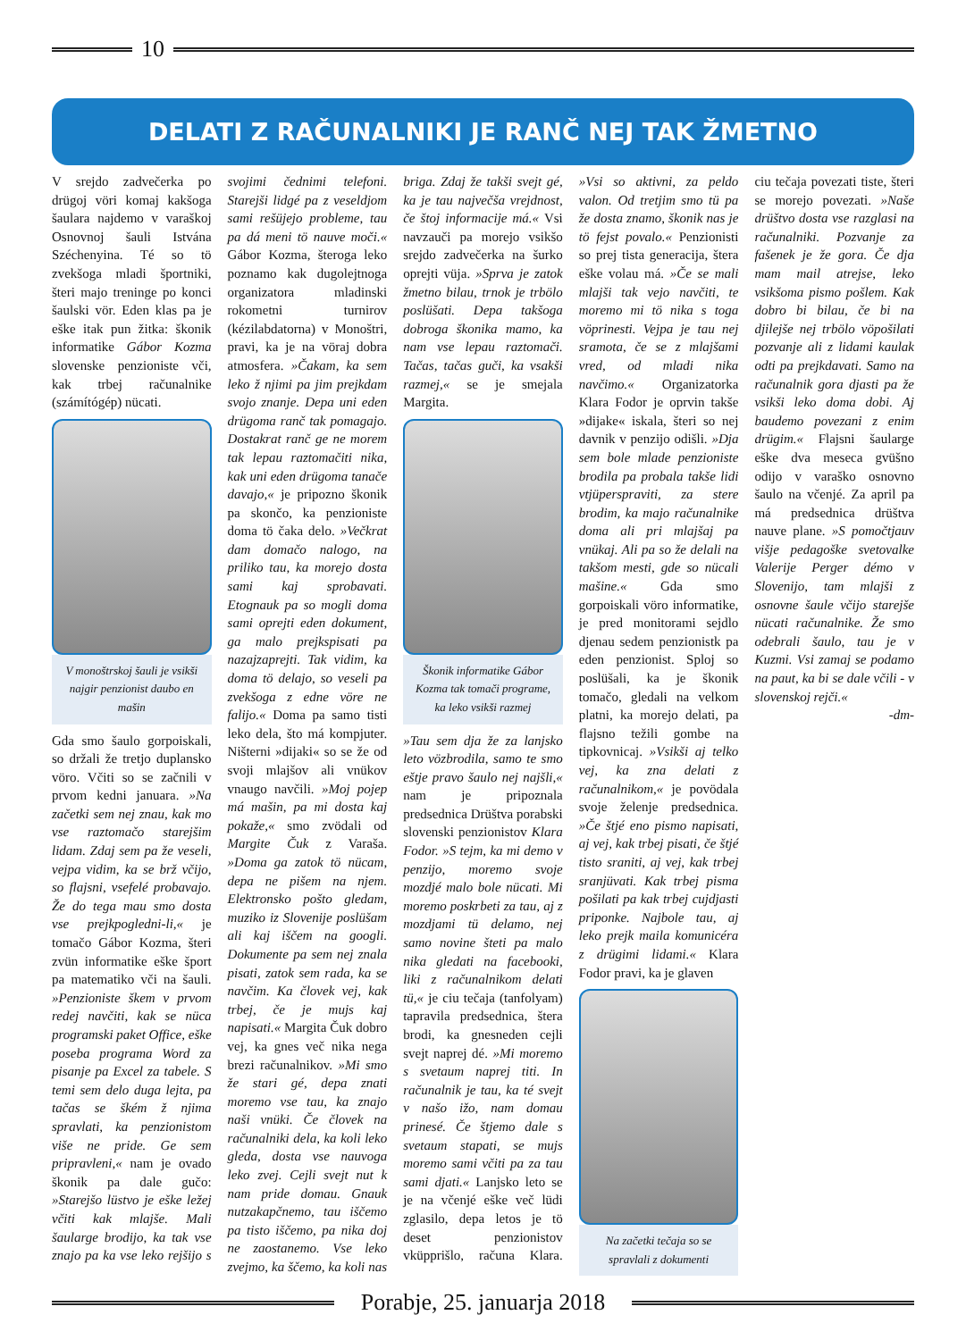10
DELATI Z RAČUNALNIKI JE RANČ NEJ TAK ŽMETNO
V srejdo zadvečerka po drügoj vöri komaj kakšoga šaulara najdemo v varaškoj Osnovnoj šauli Istvána Széchenyina. Té so tö zvekšoga mladi športniki, šteri majo treninge po konci šaulski vör. Eden klas pa je eške itak pun žitka: škonik informatike Gábor Kozma slovenske penzioniste vči, kak trbej računalnike (számítógép) nücati.
V monoštrskoj šauli je vsikši najgir penzionist daubo en mašin
Gda smo šaulo gorpoiskali, so držali že tretjo duplansko vöro. Včiti so se začnili v prvom kedni januara. »Na začetki sem nej znau, kak mo vse raztomačo starejšim lidam. Zdaj sem pa že veseli, vejpa vidim, ka se brž včijo, so flajsni, vsefelé probavajo. Že do tega mau smo dosta vse prejkpogledni-li,« je tomačo Gábor Kozma, šteri zvün informatike eške šport pa matematiko vči na šauli. »Penzioniste škem v prvom redej navčiti, kak se nüca programski paket Office, eške poseba programa Word za pisanje pa Excel za tabele. S temi sem delo duga lejta, pa tačas se škém ž njima spravlati, ka penzionistom više ne pride. Ge sem pripravleni,« nam je ovado škonik pa dale gučo: »Starejšo lüstvo je eške ležej včiti kak mlajše. Mali šaularge brodijo, ka tak vse znajo pa ka vse leko rejšijo s svojimi čednimi telefoni. Starejši lidgé pa z veseldjom sami rešüjejo probleme, tau pa dá meni tö nauve moči.« Gábor Kozma, šteroga leko poznamo kak dugolejtnoga organizatora mladinski rokometni turnirov (kézilabdatorna) v Monoštri, pravi, ka je na vöraj dobra atmosfera. »Čakam, ka sem leko ž njimi pa jim prejkdam svojo znanje. Depa uni eden drügoma ranč tak pomagajo. Dostakrat ranč ge ne morem tak lepau raztomačiti nika, kak uni eden drügoma tanače davajo,« je pripozno škonik pa skončo, ka penzioniste doma tö čaka delo. »Večkrat dam domačo nalogo, na priliko tau, ka morejo dosta sami kaj sprobavati. Etognauk pa so mogli doma sami oprejti eden dokument, ga malo prejkspisati pa nazajzaprejti. Tak vidim, ka doma tö delajo, so veseli pa zvekšoga z edne vöre ne falijo.« Doma pa samo tisti leko dela, što má kompjuter. Ništerni »dijaki« so se že od svoji mlajšov ali vnükov vnaugo navčili. »Moj pojep má mašin, pa mi dosta kaj pokaže,« smo zvödali od Margite Čuk z Varaša. »Doma ga zatok tö nücam, depa ne pišem na njem. Elektronsko pošto gledam, muziko iz Slovenije poslüšam ali kaj iščem na googli. Dokumente pa sem nej znala pisati, zatok sem rada, ka se navčim. Ka človek vej, kak trbej, če je mujs kaj napisati.« Margita Čuk dobro vej, ka gnes več nika nega brezi računalnikov. »Mi smo že stari gé, depa znati moremo vse tau, ka znajo naši vnüki. Če človek na računalniki dela, ka koli leko gleda, dosta vse nauvoga leko zvej. Cejli svejt nut k nam pride domau. Gnauk nutzakapčnemo, tau iščemo pa tisto iščemo, pa nika doj ne zaostanemo. Vse leko zvejmo, ka ščemo, ka koli nas briga. Zdaj že takši svejt gé, ka je tau največša vrejdnost, če štoj informacije má.« Vsi navzauči pa morejo vsikšo srejdo zadvečerka na šurko oprejti vüja. »Sprva je zatok žmetno bilau, trnok je trbölo poslüšati. Depa takšoga dobroga škonika mamo, ka nam vse lepau raztomači. Tačas, tačas guči, ka vsakši razmej,« se je smejala Margita.
Škonik informatike Gábor Kozma tak tomači programe, ka leko vsikši razmej
»Tau sem dja že za lanjsko leto vözbrodila, samo te smo eštje pravo šaulo nej najšli,« nam je pripoznala predsednica Drüštva porabski slovenski penzionistov Klara Fodor. »S tejm, ka mi demo v penzijo, moremo svoje mozdjé malo bole nücati. Mi moremo poskrbeti za tau, aj z mozdjami tü delamo, nej samo novine šteti pa malo nika gledati na facebooki, liki z računalnikom delati tü,« je ciu tečaja (tanfolyam) tapravila predsednica, štera brodi, ka gnesneden cejli svejt naprej dé. »Mi moremo s svetaum naprej titi. In računalnik je tau, ka té svejt v našo ižo, nam domau prinesé. Če štjemo dale s svetaum stapati, se mujs moremo sami včiti pa za tau sami djati.« Lanjsko leto se je na včenjé eške več lüdi zglasilo, depa letos je tö deset penzionistov vküpprišlo, računa Klara. »Vsi so aktivni, za peldo valon. Od tretjim smo tü pa že dosta znamo, škonik nas je tö fejst povalo.« Penzionisti so prej tista generacija, štera eške volau má. »Če se mali mlajši tak vejo navčiti, te moremo mi tö nika s toga vöprinesti. Vejpa je tau nej sramota, če se z mlajšami vred, od mladi nika navčimo.« Organizatorka Klara Fodor je oprvin takše »dijake« iskala, šteri so nej davnik v penzijo odišli. »Dja sem bole mlade penzioniste brodila pa probala takše lidi vtjüperspraviti, za stere brodim, ka majo računalnike doma ali pri mlajšaj pa vnükaj. Ali pa so že delali na takšom mesti, gde so nücali mašine.« Gda smo gorpoiskali vöro informatike, je pred monitorami sejdlo djenau sedem penzionistk pa eden penzionist. Sploj so poslüšali, ka je škonik tomačo, gledali na velkom platni, ka morejo delati, pa flajsno težili gombe na tipkovnicaj. »Vsikši aj telko vej, ka zna delati z računalnikom,« je povödala svoje želenje predsednica. »Če štjé eno pismo napisati, aj vej, kak trbej pisati, če štjé tisto sraniti, aj vej, kak trbej sranjüvati. Kak trbej pisma pošilati pa kak trbej cujdjasti priponke. Najbole tau, aj leko prejk maila komunicéra z drügimi lidami.« Klara Fodor pravi, ka je glaven
Na začetki tečaja so se spravlali z dokumenti
ciu tečaja povezati tiste, šteri se morejo povezati. »Naše drüštvo dosta vse razglasi na računalniki. Pozvanje za fašenek je že gora. Če dja mam mail atrejse, leko vsikšoma pismo pošlem. Kak dobro bi bilau, če bi na djilejše nej trbölo vöpošilati pozvanje ali z lidami kaulak odti pa prejkdavati. Samo na računalnik gora djasti pa že vsikši leko doma dobi. Aj baudemo povezani z enim drügim.« Flajsni šaularge eške dva meseca gvüšno odijo v varaško osnovno šaulo na včenjé. Za april pa má predsednica drüštva nauve plane. »S pomočtjauv višje pedagoške svetovalke Valerije Perger démo v Slovenijo, tam mlajši z osnovne šaule včijo starejše nücati računalnike. Že smo odebrali šaulo, tau je v Kuzmi. Vsi zamaj se podamo na paut, ka bi se dale včili - v slovenskoj rejči.«
-dm-
Porabje, 25. januarja 2018